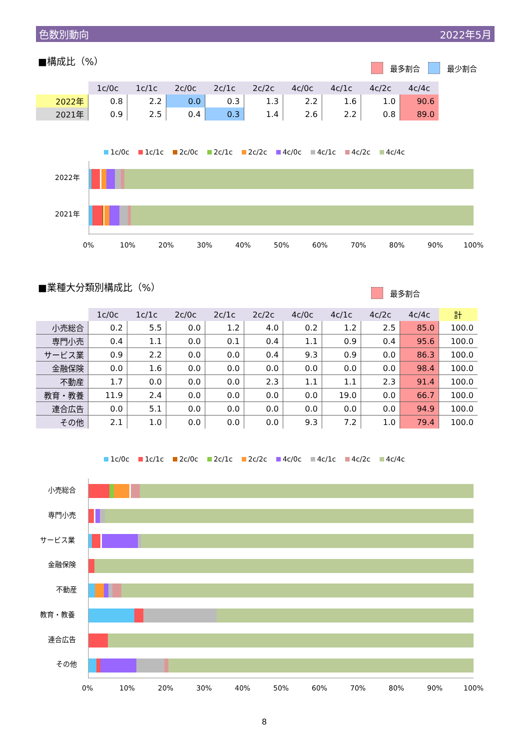色数別動向 2022年5月
■構成比（%）
最多割合 最少割合
| | 1c/0c | 1c/1c | 2c/0c | 2c/1c | 2c/2c | 4c/0c | 4c/1c | 4c/2c | 4c/4c |
| --- | --- | --- | --- | --- | --- | --- | --- | --- | --- |
| 2022年 | 0.8 | 2.2 | 0.0 | 0.3 | 1.3 | 2.2 | 1.6 | 1.0 | 90.6 |
| 2021年 | 0.9 | 2.5 | 0.4 | 0.3 | 1.4 | 2.6 | 2.2 | 0.8 | 89.0 |
1c/0c 1c/1c 2c/0c 2c/1c 2c/2c 4c/0c 4c/1c 4c/2c 4c/4c
2022年
2021年
0%
10%
20%
30%
40%
50%
60%
70%
80%
90%
100%
■業種大分類別構成比（%）
最多割合
| | 1c/0c | 1c/1c | 2c/0c | 2c/1c | 2c/2c | 4c/0c | 4c/1c | 4c/2c | 4c/4c | 計 |
| --- | --- | --- | --- | --- | --- | --- | --- | --- | --- | --- |
| 小売総合 | 0.2 | 5.5 | 0.0 | 1.2 | 4.0 | 0.2 | 1.2 | 2.5 | 85.0 | 100.0 |
| 専門小売 | 0.4 | 1.1 | 0.0 | 0.1 | 0.4 | 1.1 | 0.9 | 0.4 | 95.6 | 100.0 |
| サービス業 | 0.9 | 2.2 | 0.0 | 0.0 | 0.4 | 9.3 | 0.9 | 0.0 | 86.3 | 100.0 |
| 金融保険 | 0.0 | 1.6 | 0.0 | 0.0 | 0.0 | 0.0 | 0.0 | 0.0 | 98.4 | 100.0 |
| 不動産 | 1.7 | 0.0 | 0.0 | 0.0 | 2.3 | 1.1 | 1.1 | 2.3 | 91.4 | 100.0 |
| 教育・教養 | 11.9 | 2.4 | 0.0 | 0.0 | 0.0 | 0.0 | 19.0 | 0.0 | 66.7 | 100.0 |
| 連合広告 | 0.0 | 5.1 | 0.0 | 0.0 | 0.0 | 0.0 | 0.0 | 0.0 | 94.9 | 100.0 |
| その他 | 2.1 | 1.0 | 0.0 | 0.0 | 0.0 | 9.3 | 7.2 | 1.0 | 79.4 | 100.0 |
1c/0c 1c/1c 2c/0c 2c/1c 2c/2c 4c/0c 4c/1c 4c/2c 4c/4c
小売総合
専門小売
サービス業
金融保険
不動産
教育・教養
連合広告
その他
0%
10%
20%
30%
40%
50%
60%
70%
80%
90%
100%
8